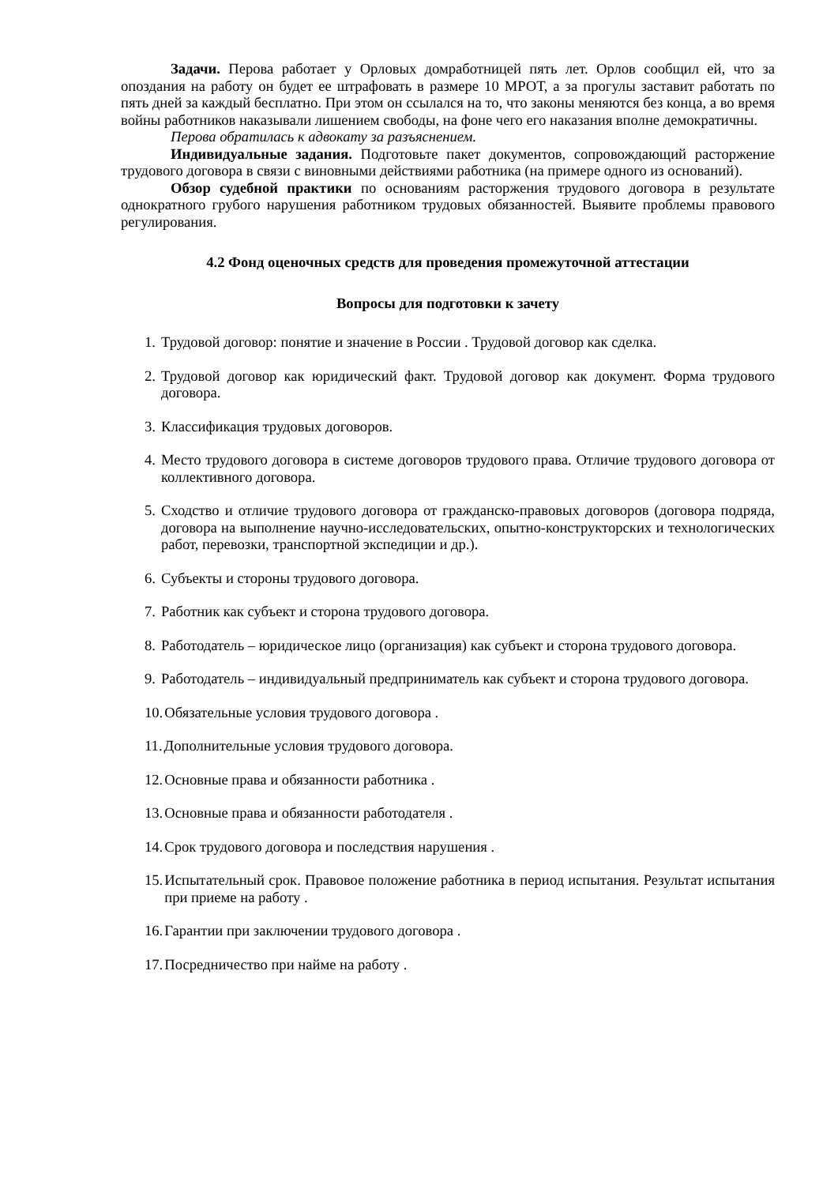Задачи. Перова работает у Орловых домработницей пять лет. Орлов сообщил ей, что за опоздания на работу он будет ее штрафовать в размере 10 МРОТ, а за прогулы заставит работать по пять дней за каждый бесплатно. При этом он ссылался на то, что законы меняются без конца, а во время войны работников наказывали лишением свободы, на фоне чего его наказания вполне демократичны.
Перова обратилась к адвокату за разъяснением.
Индивидуальные задания. Подготовьте пакет документов, сопровождающий расторжение трудового договора в связи с виновными действиями работника (на примере одного из оснований).
Обзор судебной практики по основаниям расторжения трудового договора в результате однократного грубого нарушения работником трудовых обязанностей. Выявите проблемы правового регулирования.
4.2 Фонд оценочных средств для проведения промежуточной аттестации
Вопросы для подготовки к зачету
1. Трудовой договор: понятие и значение в России . Трудовой договор как сделка.
2. Трудовой договор как юридический факт. Трудовой договор как документ. Форма трудового договора.
3. Классификация трудовых договоров.
4. Место трудового договора в системе договоров трудового права. Отличие трудового договора от коллективного договора.
5. Сходство и отличие трудового договора от гражданско-правовых договоров (договора подряда, договора на выполнение научно-исследовательских, опытно-конструкторских и технологических работ, перевозки, транспортной экспедиции и др.).
6. Субъекты и стороны трудового договора.
7. Работник как субъект и сторона трудового договора.
8. Работодатель – юридическое лицо (организация) как субъект и сторона трудового договора.
9. Работодатель – индивидуальный предприниматель как субъект и сторона трудового договора.
10. Обязательные условия трудового договора .
11. Дополнительные условия трудового договора.
12. Основные права и обязанности работника .
13. Основные права и обязанности работодателя .
14. Срок трудового договора и последствия нарушения .
15. Испытательный срок. Правовое положение работника в период испытания. Результат испытания при приеме на работу .
16. Гарантии при заключении трудового договора .
17. Посредничество при найме на работу .